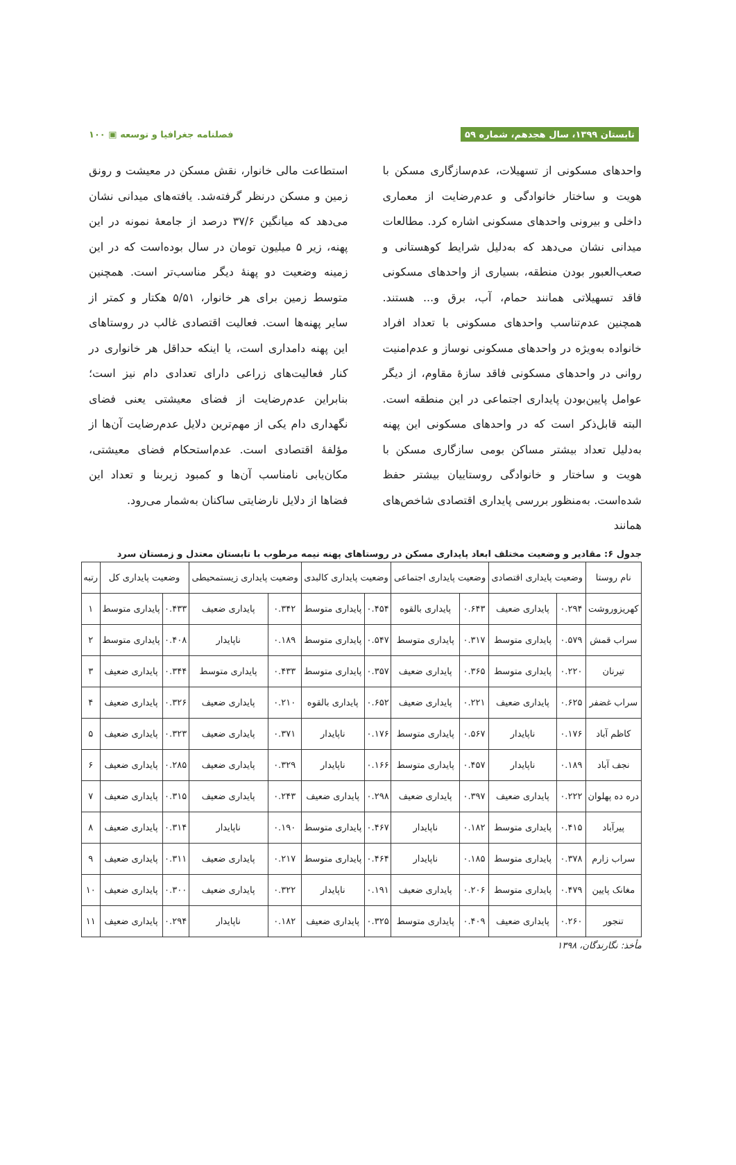تابستان ۱۳۹۹، سال هجدهم، شماره ۵۹ فصلنامه جغرافیا و توسعه ▣ ۱۰۰
واحدهای مسکونی از تسهیلات، عدم‌سازگاری مسکن با هویت و ساختار خانوادگی و عدم‌رضایت از معماری داخلی و بیرونی واحدهای مسکونی اشاره کرد. مطالعات میدانی نشان می‌دهد که به‌دلیل شرایط کوهستانی و صعب‌العبور بودن منطقه، بسیاری از واحدهای مسکونی فاقد تسهیلاتی همانند حمام، آب، برق و... هستند. همچنین عدم‌تناسب واحدهای مسکونی با تعداد افراد خانواده به‌ویژه در واحدهای مسکونی نوساز و عدم‌امنیت روانی در واحدهای مسکونی فاقد سازهٔ مقاوم، از دیگر عوامل پایین‌بودن پایداری اجتماعی در این منطقه است. البته قابل‌ذکر است که در واحدهای مسکونی این پهنه به‌دلیل تعداد بیشتر مساکن بومی سازگاری مسکن با هویت و ساختار و خانوادگی روستاییان بیشتر حفظ شده‌است. به‌منظور بررسی پایداری اقتصادی شاخص‌های همانند
استطاعت مالی خانوار، نقش مسکن در معیشت و رونق زمین و مسکن درنظر گرفته‌شد. یافته‌های میدانی نشان می‌دهد که میانگین ۳۷/۶ درصد از جامعهٔ نمونه در این پهنه، زیر ۵ میلیون تومان در سال بوده‌است که در این زمینه وضعیت دو پهنهٔ دیگر مناسب‌تر است. همچنین متوسط زمین برای هر خانوار، ۵/۵۱ هکتار و کمتر از سایر پهنه‌ها است. فعالیت اقتصادی غالب در روستاهای این پهنه دامداری است، یا اینکه حداقل هر خانواری در کنار فعالیت‌های زراعی دارای تعدادی دام نیز است؛ بنابراین عدم‌رضایت از فضای معیشتی یعنی فضای نگهداری دام یکی از مهم‌ترین دلایل عدم‌رضایت آن‌ها از مؤلفهٔ اقتصادی است. عدم‌استحکام فضای معیشتی، مکان‌یابی نامناسب آن‌ها و کمبود زیربنا و تعداد این فضاها از دلایل نارضایتی ساکنان به‌شمار می‌رود.
جدول ۶: مقادیر و وضعیت مختلف ابعاد پایداری مسکن در روستاهای پهنه نیمه مرطوب با تابستان معتدل و زمستان سرد
| نام روستا | وضعیت پایداری اقتصادی | | وضعیت پایداری اجتماعی | | وضعیت پایداری کالبدی | | وضعیت پایداری زیستمحیطی | | وضعیت پایداری کل | | رتبه |
| --- | --- | --- | --- | --- | --- | --- | --- | --- | --- | --- | --- |
| کهریزوروشت | ۰.۲۹۴ | پایداری ضعیف | ۰.۶۴۳ | پایداری بالقوه | ۰.۴۵۴ | پایداری متوسط | ۰.۳۴۲ | پایداری ضعیف | ۰.۴۳۳ | پایداری متوسط | ۱ |
| سراب قمش | ۰.۵۷۹ | پایداری متوسط | ۰.۳۱۷ | پایداری متوسط | ۰.۵۴۷ | پایداری متوسط | ۰.۱۸۹ | ناپایدار | ۰.۴۰۸ | پایداری متوسط | ۲ |
| تیرنان | ۰.۲۲۰ | پایداری متوسط | ۰.۳۶۵ | پایداری ضعیف | ۰.۳۵۷ | پایداری متوسط | ۰.۴۳۳ | پایداری متوسط | ۰.۳۴۴ | پایداری ضعیف | ۳ |
| سراب غضفر | ۰.۶۲۵ | پایداری ضعیف | ۰.۲۲۱ | پایداری ضعیف | ۰.۶۵۲ | پایداری بالقوه | ۰.۲۱۰ | پایداری ضعیف | ۰.۳۲۶ | پایداری ضعیف | ۴ |
| کاظم آباد | ۰.۱۷۶ | ناپایدار | ۰.۵۶۷ | پایداری متوسط | ۰.۱۷۶ | ناپایدار | ۰.۳۷۱ | پایداری ضعیف | ۰.۳۲۳ | پایداری ضعیف | ۵ |
| نجف آباد | ۰.۱۸۹ | ناپایدار | ۰.۴۵۷ | پایداری متوسط | ۰.۱۶۶ | ناپایدار | ۰.۳۲۹ | پایداری ضعیف | ۰.۲۸۵ | پایداری ضعیف | ۶ |
| دره ده پهلوان | ۰.۲۲۲ | پایداری ضعیف | ۰.۳۹۷ | پایداری ضعیف | ۰.۲۹۸ | پایداری ضعیف | ۰.۲۴۳ | پایداری ضعیف | ۰.۳۱۵ | پایداری ضعیف | ۷ |
| پیرآباد | ۰.۴۱۵ | پایداری متوسط | ۰.۱۸۲ | ناپایدار | ۰.۴۶۷ | پایداری متوسط | ۰.۱۹۰ | ناپایدار | ۰.۳۱۴ | پایداری ضعیف | ۸ |
| سراب زارم | ۰.۳۷۸ | پایداری متوسط | ۰.۱۸۵ | ناپایدار | ۰.۴۶۴ | پایداری متوسط | ۰.۲۱۷ | پایداری ضعیف | ۰.۳۱۱ | پایداری ضعیف | ۹ |
| مغانک پایین | ۰.۴۷۹ | پایداری متوسط | ۰.۲۰۶ | پایداری ضعیف | ۰.۱۹۱ | ناپایدار | ۰.۳۲۲ | پایداری ضعیف | ۰.۳۰۰ | پایداری ضعیف | ۱۰ |
| تنجور | ۰.۲۶۰ | پایداری ضعیف | ۰.۴۰۹ | پایداری متوسط | ۰.۳۲۵ | پایداری ضعیف | ۰.۱۸۲ | ناپایدار | ۰.۲۹۴ | پایداری ضعیف | ۱۱ |
مأخذ: نگارندگان، ۱۳۹۸